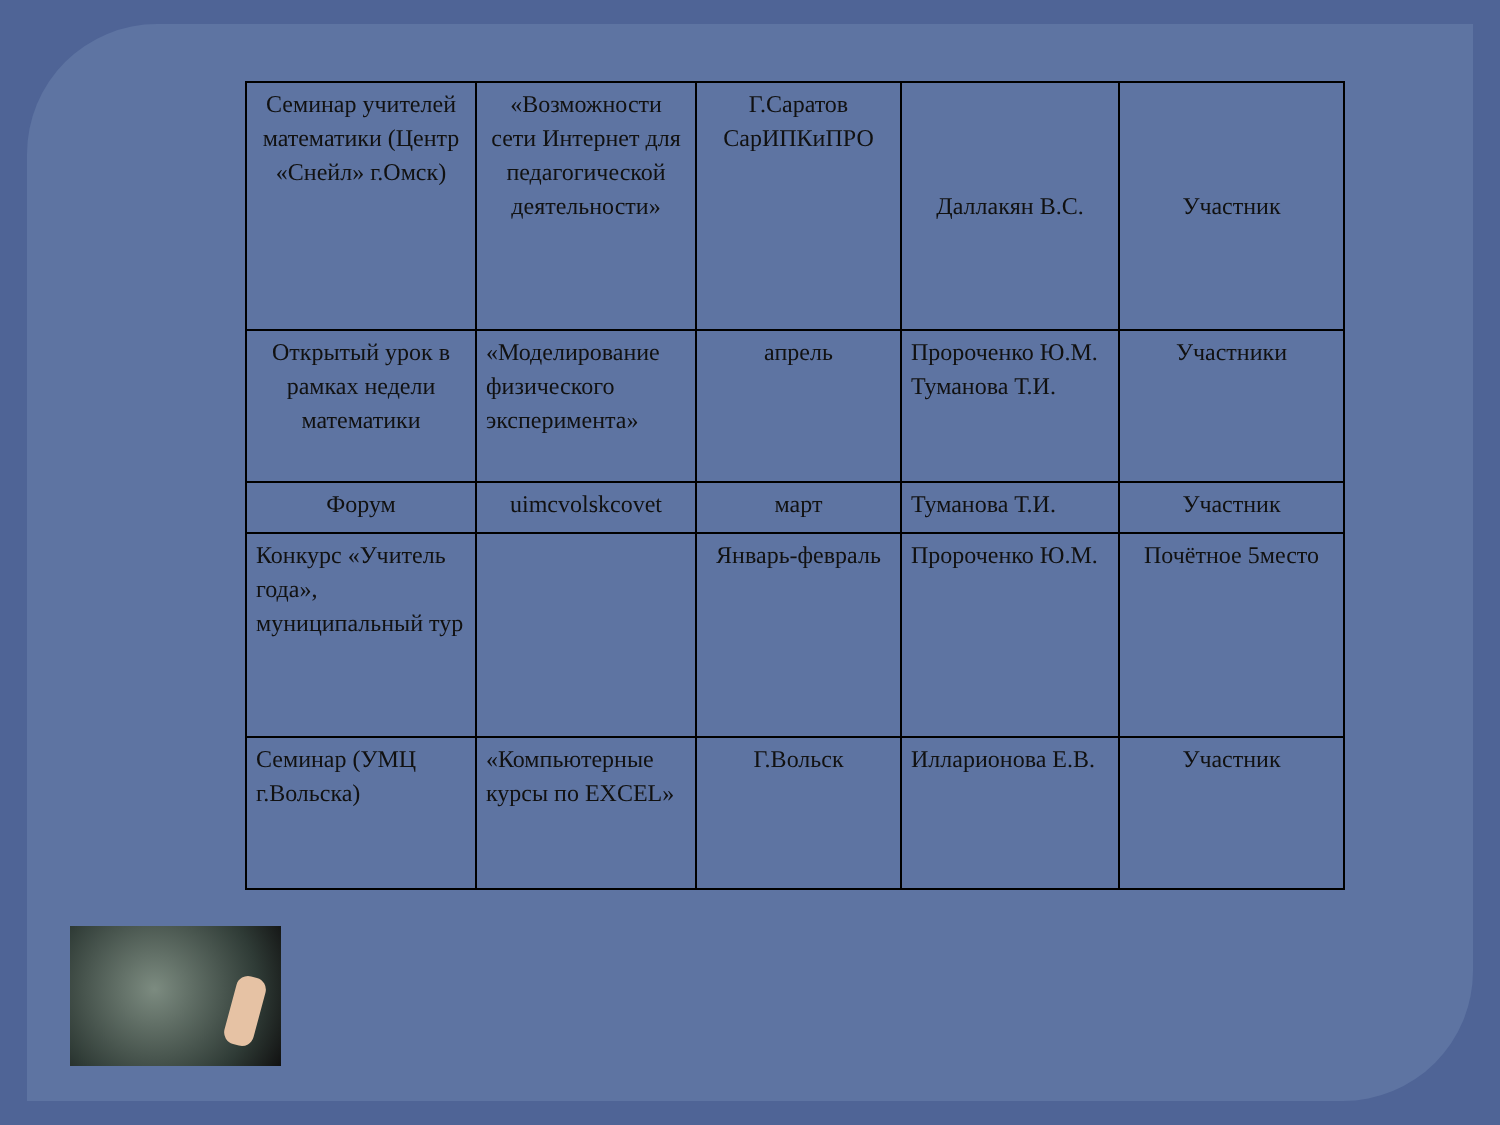| Семинар учителей математики (Центр «Снейл» г.Омск) | «Возможности сети Интернет для педагогической деятельности» | Г.Саратов СарИПКиПРО | Даллакян В.С. | Участник |
| Открытый урок в рамках недели математики | «Моделирование физического эксперимента» | апрель | Пророченко Ю.М. Туманова Т.И. | Участники |
| Форум | uimcvolskcovet | март | Туманова Т.И. | Участник |
| Конкурс «Учитель года», муниципальный тур | | Январь-февраль | Пророченко Ю.М. | Почётное 5место |
| Семинар (УМЦ г.Вольска) | «Компьютерные курсы по EXCEL» | Г.Вольск | Илларионова Е.В. | Участник |